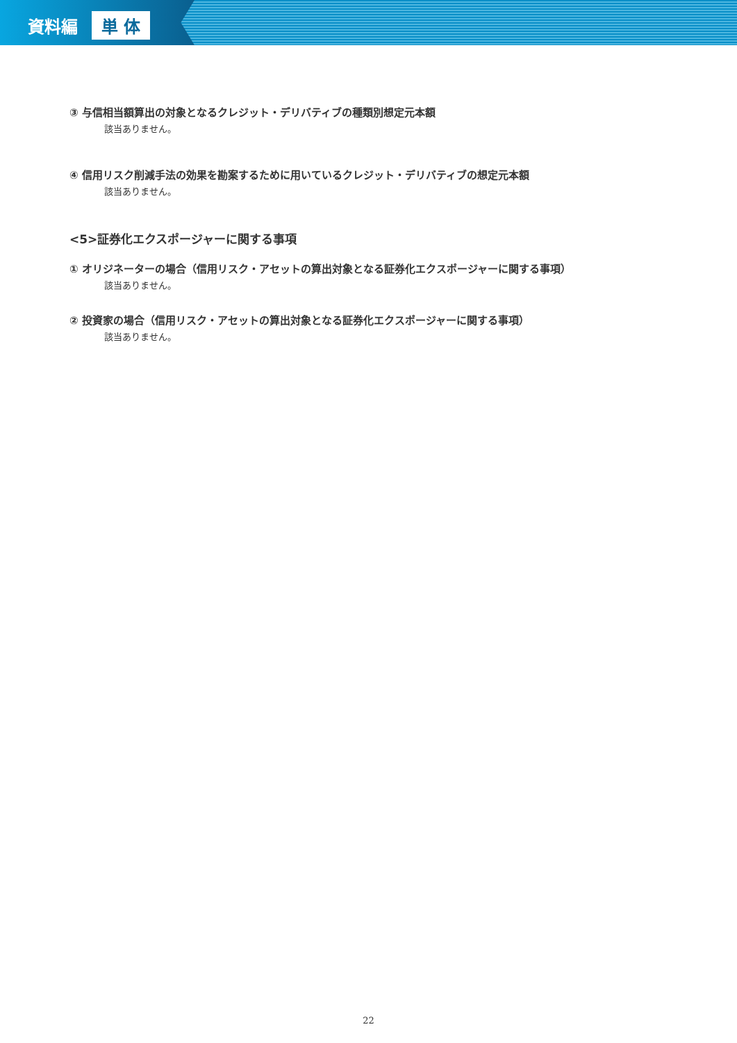資料編 単 体
③ 与信相当額算出の対象となるクレジット・デリバティブの種類別想定元本額
該当ありません。
④ 信用リスク削減手法の効果を勘案するために用いているクレジット・デリバティブの想定元本額
該当ありません。
<5>証券化エクスポージャーに関する事項
① オリジネーターの場合（信用リスク・アセットの算出対象となる証券化エクスポージャーに関する事項）
該当ありません。
② 投資家の場合（信用リスク・アセットの算出対象となる証券化エクスポージャーに関する事項）
該当ありません。
22